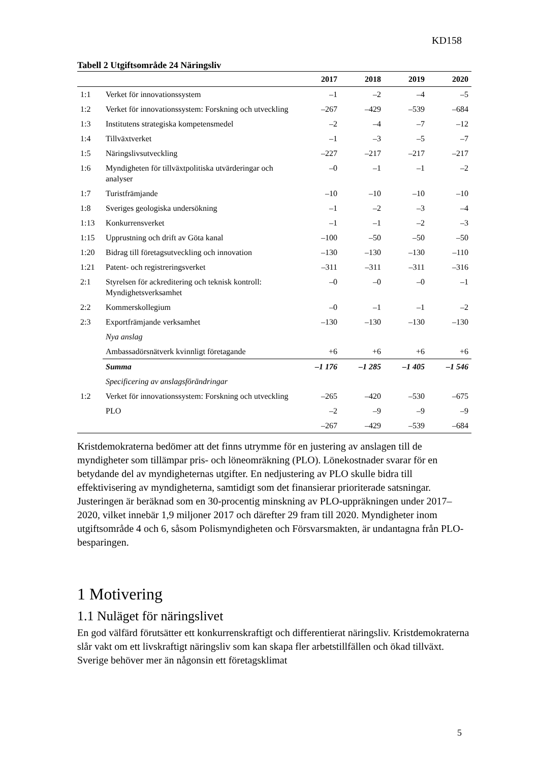KD158
Tabell 2 Utgiftsområde 24 Näringsliv
| | | 2017 | 2018 | 2019 | 2020 |
| --- | --- | --- | --- | --- | --- |
| 1:1 | Verket för innovationssystem | –1 | –2 | –4 | –5 |
| 1:2 | Verket för innovationssystem: Forskning och utveckling | –267 | –429 | –539 | –684 |
| 1:3 | Institutens strategiska kompetensmedel | –2 | –4 | –7 | –12 |
| 1:4 | Tillväxtverket | –1 | –3 | –5 | –7 |
| 1:5 | Näringslivsutveckling | –227 | –217 | –217 | –217 |
| 1:6 | Myndigheten för tillväxtpolitiska utvärderingar och analyser | –0 | –1 | –1 | –2 |
| 1:7 | Turistfrämjande | –10 | –10 | –10 | –10 |
| 1:8 | Sveriges geologiska undersökning | –1 | –2 | –3 | –4 |
| 1:13 | Konkurrensverket | –1 | –1 | –2 | –3 |
| 1:15 | Upprustning och drift av Göta kanal | –100 | –50 | –50 | –50 |
| 1:20 | Bidrag till företagsutveckling och innovation | –130 | –130 | –130 | –110 |
| 1:21 | Patent- och registreringsverket | –311 | –311 | –311 | –316 |
| 2:1 | Styrelsen för ackreditering och teknisk kontroll: Myndighetsverksamhet | –0 | –0 | –0 | –1 |
| 2:2 | Kommerskollegium | –0 | –1 | –1 | –2 |
| 2:3 | Exportfrämjande verksamhet | –130 | –130 | –130 | –130 |
| | Nya anslag | | | | |
| | Ambassadörsnätverk kvinnligt företagande | +6 | +6 | +6 | +6 |
| | Summa | –1 176 | –1 285 | –1 405 | –1 546 |
| | Specificering av anslagsförändringar | | | | |
| 1:2 | Verket för innovationssystem: Forskning och utveckling | –265 | –420 | –530 | –675 |
| | PLO | –2 | –9 | –9 | –9 |
| | | –267 | –429 | –539 | –684 |
Kristdemokraterna bedömer att det finns utrymme för en justering av anslagen till de myndigheter som tillämpar pris- och löneomräkning (PLO). Lönekostnader svarar för en betydande del av myndigheternas utgifter. En nedjustering av PLO skulle bidra till effektivisering av myndigheterna, samtidigt som det finansierar prioriterade satsningar. Justeringen är beräknad som en 30-procentig minskning av PLO-uppräkningen under 2017–2020, vilket innebär 1,9 miljoner 2017 och därefter 29 fram till 2020. Myndigheter inom utgiftsområde 4 och 6, såsom Polismyndigheten och Försvarsmakten, är undantagna från PLO-besparingen.
1 Motivering
1.1 Nuläget för näringslivet
En god välfärd förutsätter ett konkurrenskraftigt och differentierat näringsliv. Kristdemokraterna slår vakt om ett livskraftigt näringsliv som kan skapa fler arbetstillfällen och ökad tillväxt. Sverige behöver mer än någonsin ett företagsklimat
5